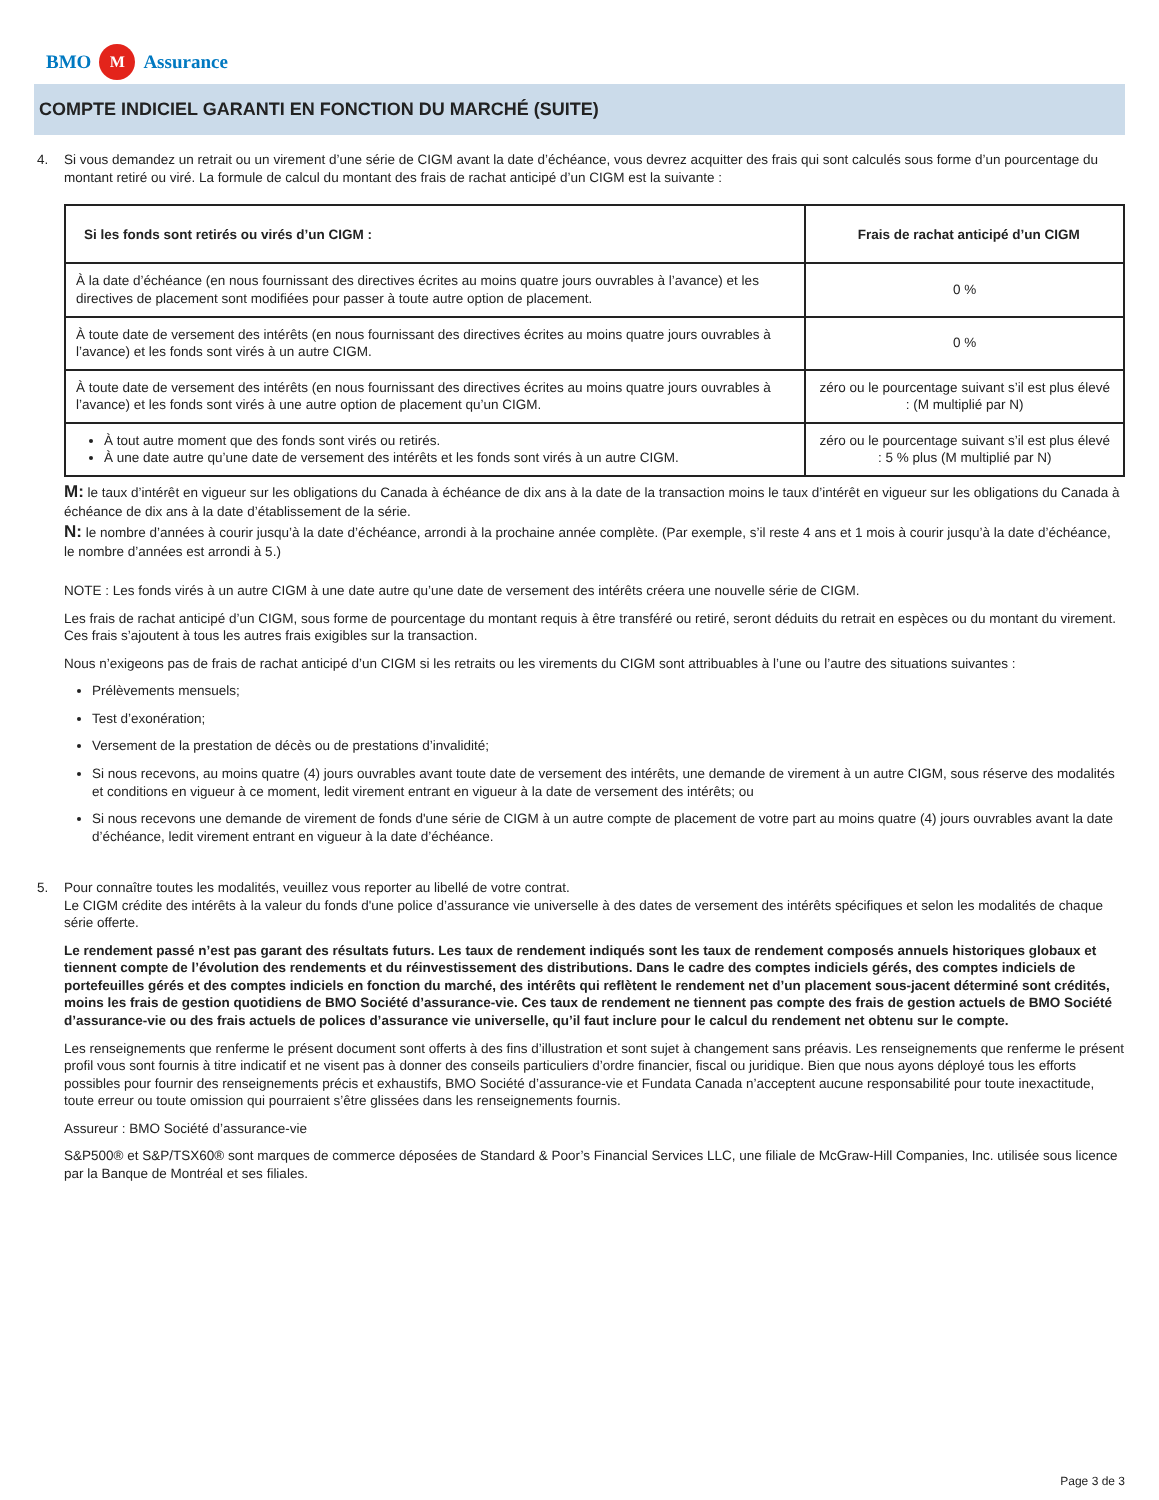BMO M Assurance
COMPTE INDICIEL GARANTI EN FONCTION DU MARCHÉ (SUITE)
4. Si vous demandez un retrait ou un virement d’une série de CIGM avant la date d’échéance, vous devrez acquitter des frais qui sont calculés sous forme d’un pourcentage du montant retiré ou viré. La formule de calcul du montant des frais de rachat anticipé d’un CIGM est la suivante :
| Si les fonds sont retirés ou virés d’un CIGM : | Frais de rachat anticipé d’un CIGM |
| --- | --- |
| À la date d’échéance (en nous fournissant des directives écrites au moins quatre jours ouvrables à l’avance) et les directives de placement sont modifiées pour passer à toute autre option de placement. | 0 % |
| À toute date de versement des intérêts (en nous fournissant des directives écrites au moins quatre jours ouvrables à l’avance) et les fonds sont virés à un autre CIGM. | 0 % |
| À toute date de versement des intérêts (en nous fournissant des directives écrites au moins quatre jours ouvrables à l’avance) et les fonds sont virés à une autre option de placement qu’un CIGM. | zéro ou le pourcentage suivant s’il est plus élevé : (M multiplié par N) |
| À tout autre moment que des fonds sont virés ou retirés. À une date autre qu’une date de versement des intérêts et les fonds sont virés à un autre CIGM. | zéro ou le pourcentage suivant s’il est plus élevé : 5 % plus (M multiplié par N) |
M: le taux d’intérêt en vigueur sur les obligations du Canada à échéance de dix ans à la date de la transaction moins le taux d’intérêt en vigueur sur les obligations du Canada à échéance de dix ans à la date d’établissement de la série.
N: le nombre d’années à courir jusqu’à la date d’échéance, arrondi à la prochaine année complète. (Par exemple, s’il reste 4 ans et 1 mois à courir jusqu’à la date d’échéance, le nombre d’années est arrondi à 5.)
NOTE : Les fonds virés à un autre CIGM à une date autre qu’une date de versement des intérêts créera une nouvelle série de CIGM.
Les frais de rachat anticipé d’un CIGM, sous forme de pourcentage du montant requis à être transféré ou retiré, seront déduits du retrait en espèces ou du montant du virement. Ces frais s’ajoutent à tous les autres frais exigibles sur la transaction.
Nous n’exigeons pas de frais de rachat anticipé d’un CIGM si les retraits ou les virements du CIGM sont attribuables à l’une ou l’autre des situations suivantes :
Prélèvements mensuels;
Test d’exonération;
Versement de la prestation de décès ou de prestations d’invalidité;
Si nous recevons, au moins quatre (4) jours ouvrables avant toute date de versement des intérêts, une demande de virement à un autre CIGM, sous réserve des modalités et conditions en vigueur à ce moment, ledit virement entrant en vigueur à la date de versement des intérêts; ou
Si nous recevons une demande de virement de fonds d'une série de CIGM à un autre compte de placement de votre part au moins quatre (4) jours ouvrables avant la date d’échéance, ledit virement entrant en vigueur à la date d’échéance.
5. Pour connaître toutes les modalités, veuillez vous reporter au libellé de votre contrat.
Le CIGM crédite des intérêts à la valeur du fonds d'une police d’assurance vie universelle à des dates de versement des intérêts spécifiques et selon les modalités de chaque série offerte.
Le rendement passé n’est pas garant des résultats futurs. Les taux de rendement indiqués sont les taux de rendement composés annuels historiques globaux et tiennent compte de l’évolution des rendements et du réinvestissement des distributions. Dans le cadre des comptes indiciels gérés, des comptes indiciels de portefeuilles gérés et des comptes indiciels en fonction du marché, des intérêts qui reflètent le rendement net d’un placement sous-jacent déterminé sont crédités, moins les frais de gestion quotidiens de BMO Société d’assurance-vie. Ces taux de rendement ne tiennent pas compte des frais de gestion actuels de BMO Société d’assurance-vie ou des frais actuels de polices d’assurance vie universelle, qu’il faut inclure pour le calcul du rendement net obtenu sur le compte.
Les renseignements que renferme le présent document sont offerts à des fins d’illustration et sont sujet à changement sans préavis. Les renseignements que renferme le présent profil vous sont fournis à titre indicatif et ne visent pas à donner des conseils particuliers d’ordre financier, fiscal ou juridique. Bien que nous ayons déployé tous les efforts possibles pour fournir des renseignements précis et exhaustifs, BMO Société d’assurance-vie et Fundata Canada n’acceptent aucune responsabilité pour toute inexactitude, toute erreur ou toute omission qui pourraient s’être glissées dans les renseignements fournis.
Assureur : BMO Société d’assurance-vie
S&P500® et S&P/TSX60® sont marques de commerce déposées de Standard & Poor’s Financial Services LLC, une filiale de McGraw-Hill Companies, Inc. utilisée sous licence par la Banque de Montréal et ses filiales.
Page 3 de 3